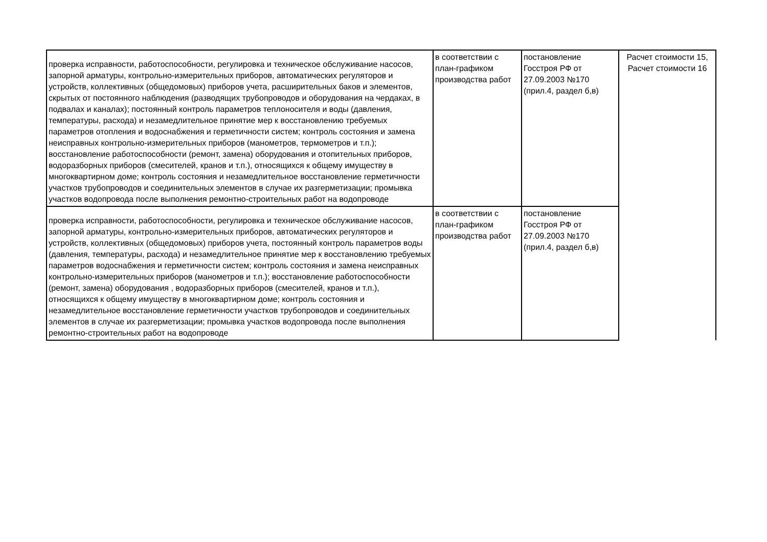| проверка исправности, работоспособности, регулировка и техническое обслуживание насосов, запорной арматуры, контрольно-измерительных приборов, автоматических регуляторов и устройств, коллективных (общедомовых) приборов учета, расширительных баков и элементов, скрытых от постоянного наблюдения (разводящих трубопроводов и оборудования на чердаках, в подвалах и каналах); постоянный контроль параметров теплоносителя и воды (давления, температуры, расхода) и незамедлительное принятие мер к восстановлению требуемых параметров отопления и водоснабжения и герметичности систем; контроль состояния и замена неисправных контрольно-измерительных приборов (манометров, термометров и т.п.); восстановление работоспособности (ремонт, замена) оборудования и отопительных приборов, водоразборных приборов (смесителей, кранов и т.п.), относящихся к общему имуществу в многоквартирном доме; контроль состояния и незамедлительное восстановление герметичности участков трубопроводов и соединительных элементов в случае их разгерметизации; промывка участков водопровода после выполнения ремонтно-строительных работ на водопроводе | в соответствии с план-графиком производства работ | постановление Госстроя РФ от 27.09.2003 №170 (прил.4, раздел б,в) | Расчет стоимости 15, Расчет стоимости 16 |
| проверка исправности, работоспособности, регулировка и техническое обслуживание насосов, запорной арматуры, контрольно-измерительных приборов, автоматических регуляторов и устройств, коллективных (общедомовых) приборов учета, постоянный контроль параметров воды (давления, температуры, расхода) и незамедлительное принятие мер к восстановлению требуемых параметров водоснабжения и герметичности систем; контроль состояния и замена неисправных контрольно-измерительных приборов (манометров и т.п.); восстановление работоспособности (ремонт, замена) оборудования , водоразборных приборов (смесителей, кранов и т.п.), относящихся к общему имуществу в многоквартирном доме; контроль состояния и незамедлительное восстановление герметичности участков трубопроводов и соединительных элементов в случае их разгерметизации; промывка участков водопровода после выполнения ремонтно-строительных работ на водопроводе | в соответствии с план-графиком производства работ | постановление Госстроя РФ от 27.09.2003 №170 (прил.4, раздел б,в) | |